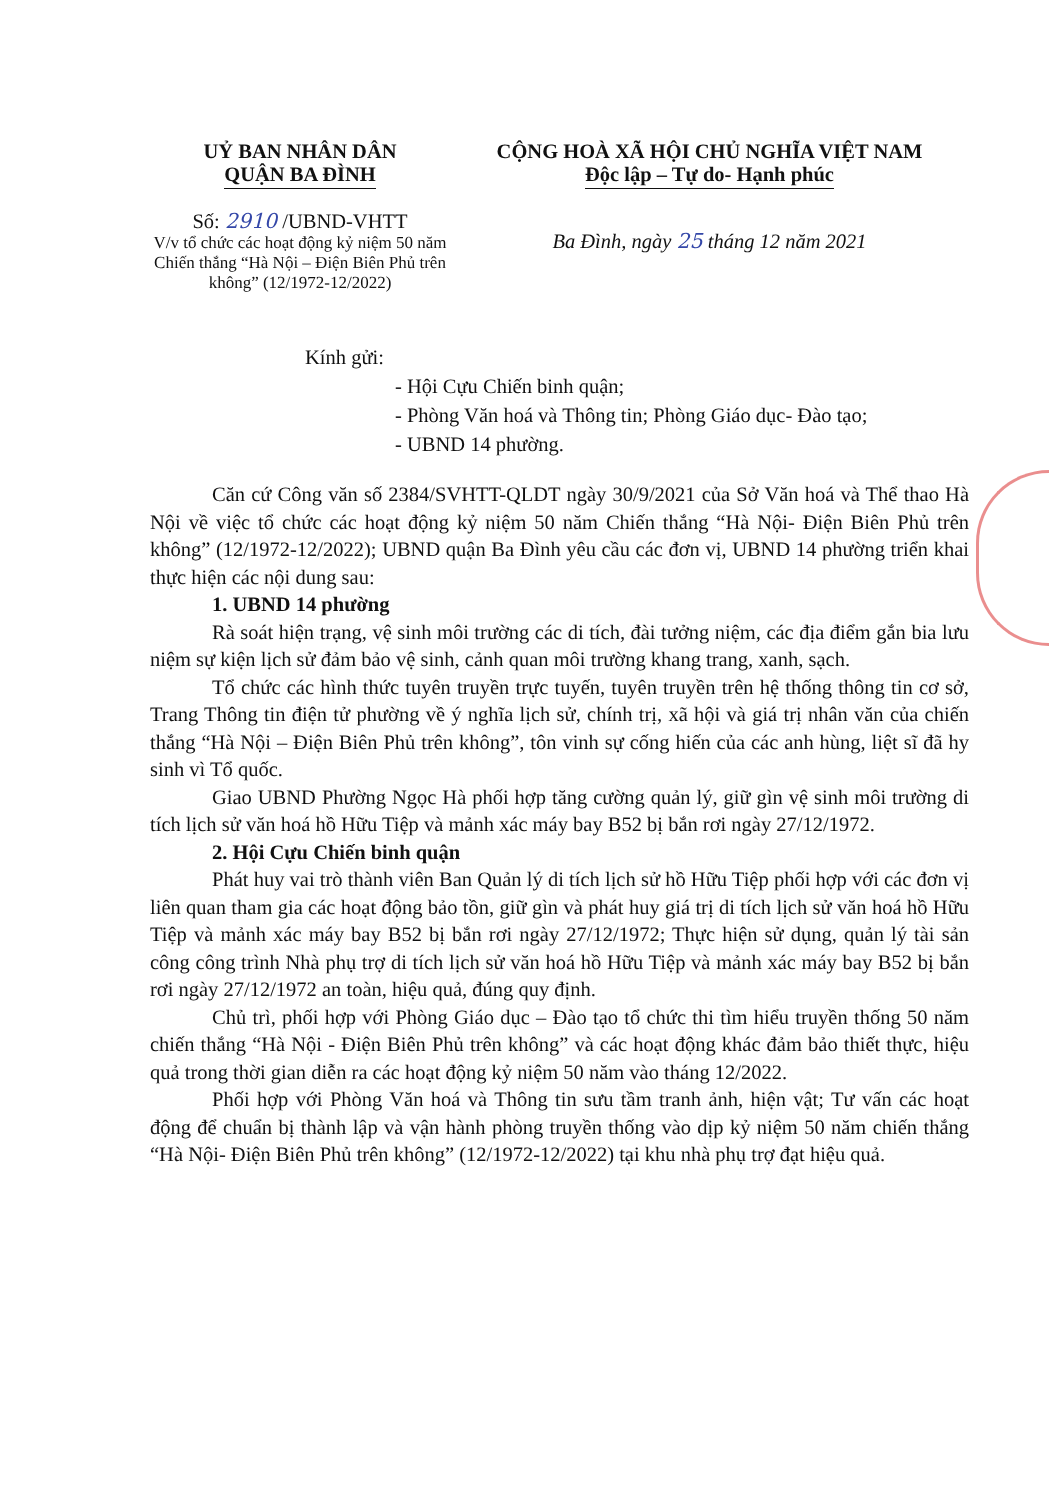UỶ BAN NHÂN DÂN
QUẬN BA ĐÌNH
Số: 2910 /UBND-VHTT
V/v tổ chức các hoạt động kỷ niệm 50 năm Chiến thắng “Hà Nội – Điện Biên Phủ trên không” (12/1972-12/2022)
CỘNG HOÀ XÃ HỘI CHỦ NGHĨA VIỆT NAM
Độc lập – Tự do- Hạnh phúc
Ba Đình, ngày 25 tháng 12 năm 2021
Kính gửi:
- Hội Cựu Chiến binh quận;
- Phòng Văn hoá và Thông tin; Phòng Giáo dục- Đào tạo;
- UBND 14 phường.
Căn cứ Công văn số 2384/SVHTT-QLDT ngày 30/9/2021 của Sở Văn hoá và Thể thao Hà Nội về việc tổ chức các hoạt động kỷ niệm 50 năm Chiến thắng “Hà Nội- Điện Biên Phủ trên không” (12/1972-12/2022); UBND quận Ba Đình yêu cầu các đơn vị, UBND 14 phường triển khai thực hiện các nội dung sau:
1. UBND 14 phường
Rà soát hiện trạng, vệ sinh môi trường các di tích, đài tưởng niệm, các địa điểm gắn bia lưu niệm sự kiện lịch sử đảm bảo vệ sinh, cảnh quan môi trường khang trang, xanh, sạch.
Tổ chức các hình thức tuyên truyền trực tuyến, tuyên truyền trên hệ thống thông tin cơ sở, Trang Thông tin điện tử phường về ý nghĩa lịch sử, chính trị, xã hội và giá trị nhân văn của chiến thắng “Hà Nội – Điện Biên Phủ trên không”, tôn vinh sự cống hiến của các anh hùng, liệt sĩ đã hy sinh vì Tổ quốc.
Giao UBND Phường Ngọc Hà phối hợp tăng cường quản lý, giữ gìn vệ sinh môi trường di tích lịch sử văn hoá hồ Hữu Tiệp và mảnh xác máy bay B52 bị bắn rơi ngày 27/12/1972.
2. Hội Cựu Chiến binh quận
Phát huy vai trò thành viên Ban Quản lý di tích lịch sử hồ Hữu Tiệp phối hợp với các đơn vị liên quan tham gia các hoạt động bảo tồn, giữ gìn và phát huy giá trị di tích lịch sử văn hoá hồ Hữu Tiệp và mảnh xác máy bay B52 bị bắn rơi ngày 27/12/1972; Thực hiện sử dụng, quản lý tài sản công công trình Nhà phụ trợ di tích lịch sử văn hoá hồ Hữu Tiệp và mảnh xác máy bay B52 bị bắn rơi ngày 27/12/1972 an toàn, hiệu quả, đúng quy định.
Chủ trì, phối hợp với Phòng Giáo dục – Đào tạo tổ chức thi tìm hiểu truyền thống 50 năm chiến thắng “Hà Nội - Điện Biên Phủ trên không” và các hoạt động khác đảm bảo thiết thực, hiệu quả trong thời gian diễn ra các hoạt động kỷ niệm 50 năm vào tháng 12/2022.
Phối hợp với Phòng Văn hoá và Thông tin sưu tầm tranh ảnh, hiện vật; Tư vấn các hoạt động để chuẩn bị thành lập và vận hành phòng truyền thống vào dịp kỷ niệm 50 năm chiến thắng “Hà Nội- Điện Biên Phủ trên không” (12/1972-12/2022) tại khu nhà phụ trợ đạt hiệu quả.